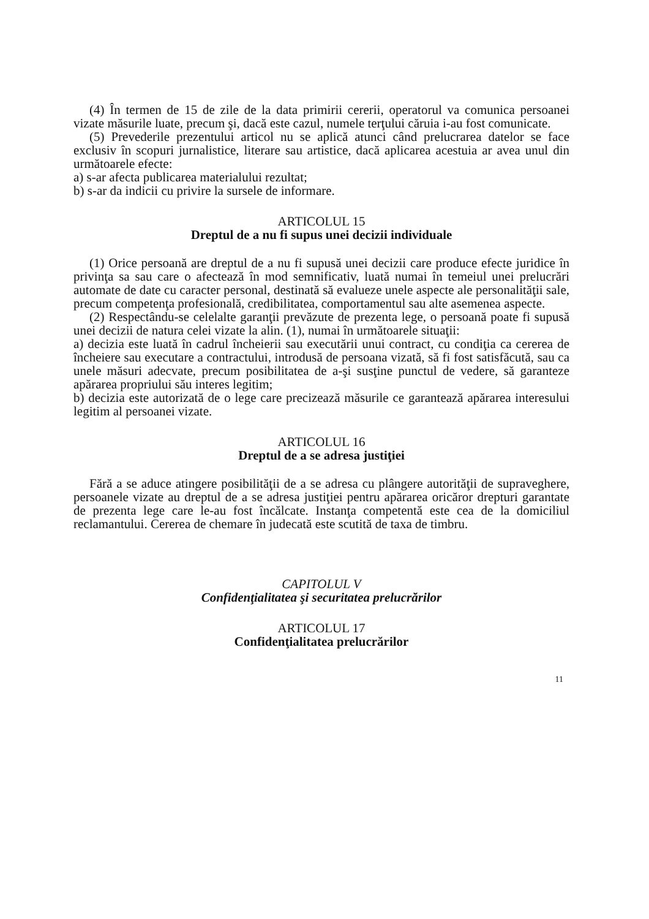(4) În termen de 15 de zile de la data primirii cererii, operatorul va comunica persoanei vizate măsurile luate, precum şi, dacă este cazul, numele terţului căruia i-au fost comunicate.
(5) Prevederile prezentului articol nu se aplică atunci când prelucrarea datelor se face exclusiv în scopuri jurnalistice, literare sau artistice, dacă aplicarea acestuia ar avea unul din următoarele efecte:
a) s-ar afecta publicarea materialului rezultat;
b) s-ar da indicii cu privire la sursele de informare.
ARTICOLUL 15
Dreptul de a nu fi supus unei decizii individuale
(1) Orice persoană are dreptul de a nu fi supusă unei decizii care produce efecte juridice în privinţa sa sau care o afectează în mod semnificativ, luată numai în temeiul unei prelucrări automate de date cu caracter personal, destinată să evalueze unele aspecte ale personalităţii sale, precum competenţa profesională, credibilitatea, comportamentul sau alte asemenea aspecte.
(2) Respectându-se celelalte garanţii prevăzute de prezenta lege, o persoană poate fi supusă unei decizii de natura celei vizate la alin. (1), numai în următoarele situaţii:
a) decizia este luată în cadrul încheierii sau executării unui contract, cu condiţia ca cererea de încheiere sau executare a contractului, introdusă de persoana vizată, să fi fost satisfăcută, sau ca unele măsuri adecvate, precum posibilitatea de a-şi susţine punctul de vedere, să garanteze apărarea propriului său interes legitim;
b) decizia este autorizată de o lege care precizează măsurile ce garantează apărarea interesului legitim al persoanei vizate.
ARTICOLUL 16
Dreptul de a se adresa justiţiei
Fără a se aduce atingere posibilităţii de a se adresa cu plângere autorităţii de supraveghere, persoanele vizate au dreptul de a se adresa justiţiei pentru apărarea oricăror drepturi garantate de prezenta lege care le-au fost încălcate. Instanţa competentă este cea de la domiciliul reclamantului. Cererea de chemare în judecată este scutită de taxa de timbru.
CAPITOLUL V
Confidenţialitatea şi securitatea prelucrărilor
ARTICOLUL 17
Confidenţialitatea prelucrărilor
11